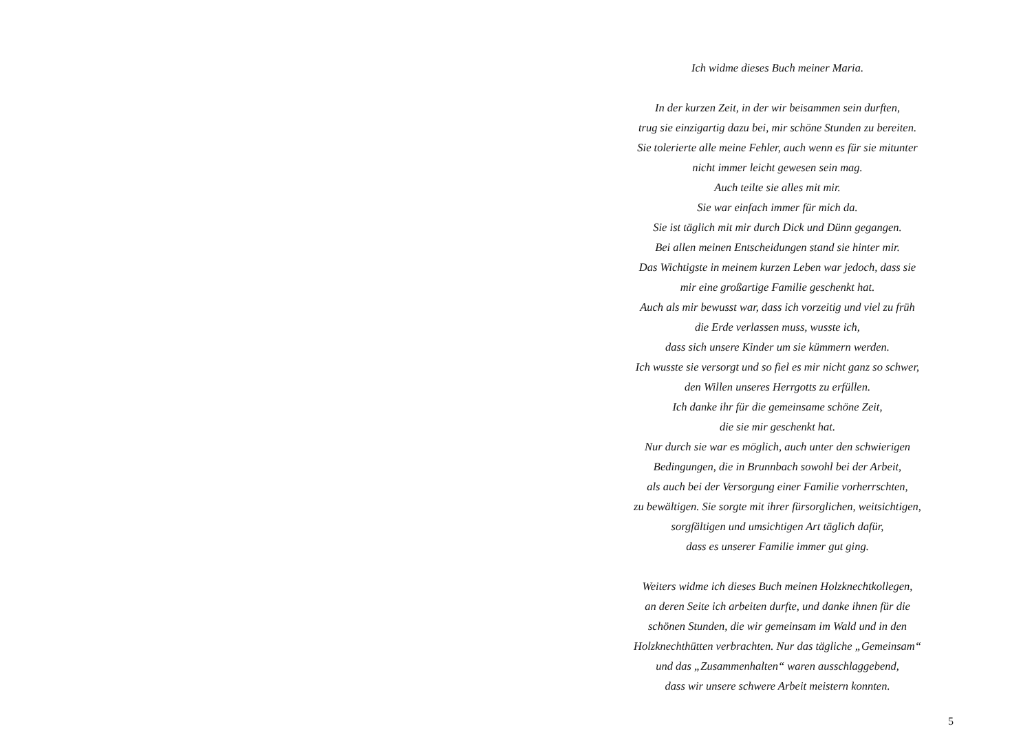Ich widme dieses Buch meiner Maria.
In der kurzen Zeit, in der wir beisammen sein durften,
trug sie einzigartig dazu bei, mir schöne Stunden zu bereiten.
Sie tolerierte alle meine Fehler, auch wenn es für sie mitunter
nicht immer leicht gewesen sein mag.
Auch teilte sie alles mit mir.
Sie war einfach immer für mich da.
Sie ist täglich mit mir durch Dick und Dünn gegangen.
Bei allen meinen Entscheidungen stand sie hinter mir.
Das Wichtigste in meinem kurzen Leben war jedoch, dass sie
mir eine großartige Familie geschenkt hat.
Auch als mir bewusst war, dass ich vorzeitig und viel zu früh
die Erde verlassen muss, wusste ich,
dass sich unsere Kinder um sie kümmern werden.
Ich wusste sie versorgt und so fiel es mir nicht ganz so schwer,
den Willen unseres Herrgotts zu erfüllen.
Ich danke ihr für die gemeinsame schöne Zeit,
die sie mir geschenkt hat.
Nur durch sie war es möglich, auch unter den schwierigen
Bedingungen, die in Brunnbach sowohl bei der Arbeit,
als auch bei der Versorgung einer Familie vorherrschten,
zu bewältigen. Sie sorgte mit ihrer fürsorglichen, weitsichtigen,
sorgfältigen und umsichtigen Art täglich dafür,
dass es unserer Familie immer gut ging.
Weiters widme ich dieses Buch meinen Holzknechtkollegen,
an deren Seite ich arbeiten durfte, und danke ihnen für die
schönen Stunden, die wir gemeinsam im Wald und in den
Holzknechthütten verbrachten. Nur das tägliche „Gemeinsam“
und das „Zusammenhalten“ waren ausschlaggebend,
dass wir unsere schwere Arbeit meistern konnten.
5